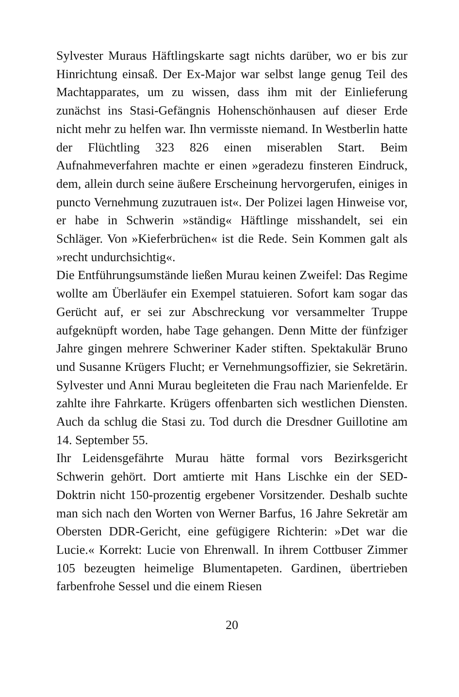Sylvester Muraus Häftlingskarte sagt nichts darüber, wo er bis zur Hinrichtung einsaß. Der Ex-Major war selbst lange genug Teil des Machtapparates, um zu wissen, dass ihm mit der Einlie­ferung zunächst ins Stasi-Gefängnis Hohenschönhausen auf dieser Erde nicht mehr zu helfen war. Ihn vermisste niemand. In Westberlin hatte der Flüchtling 323 826 einen miserablen Start. Beim Aufnahmeverfahren machte er einen »geradezu finsteren Eindruck, dem, allein durch seine äußere Erscheinung hervor­gerufen, einiges in puncto Vernehmung zuzutrauen ist«. Der Polizei lagen Hinweise vor, er habe in Schwerin »ständig« Häft­linge misshandelt, sei ein Schläger. Von »Kieferbrüchen« ist die Rede. Sein Kommen galt als »recht undurchsichtig«.
Die Entführungsumstände ließen Murau keinen Zweifel: Das Regime wollte am Überläufer ein Exempel statuieren. Sofort kam sogar das Gerücht auf, er sei zur Abschreckung vor versam­melter Truppe aufgeknüpft worden, habe Tage gehangen. Denn Mitte der fünfziger Jahre gingen mehrere Schweriner Kader stif­ten. Spektakulär Bruno und Susanne Krügers Flucht; er Ver­nehmungsoffizier, sie Sekretärin. Sylvester und Anni Murau be­gleiteten die Frau nach Marienfelde. Er zahlte ihre Fahrkarte. Krügers offenbarten sich westlichen Diensten. Auch da schlug die Stasi zu. Tod durch die Dresdner Guillotine am 14. Septem­ber 55.
Ihr Leidensgefährte Murau hätte formal vors Bezirksgericht Schwerin gehört. Dort amtierte mit Hans Lischke ein der SED-Doktrin nicht 150-prozentig ergebener Vorsitzender. Deshalb suchte man sich nach den Worten von Werner Barfus, 16 Jahre Sekretär am Obersten DDR-Gericht, eine gefügigere Richterin: »Det war die Lucie.« Korrekt: Lucie von Ehrenwall. In ihrem Cottbuser Zimmer 105 bezeugten heimelige Blumentapeten. Gardinen, übertrieben farbenfrohe Sessel und die einem Riesen­
20